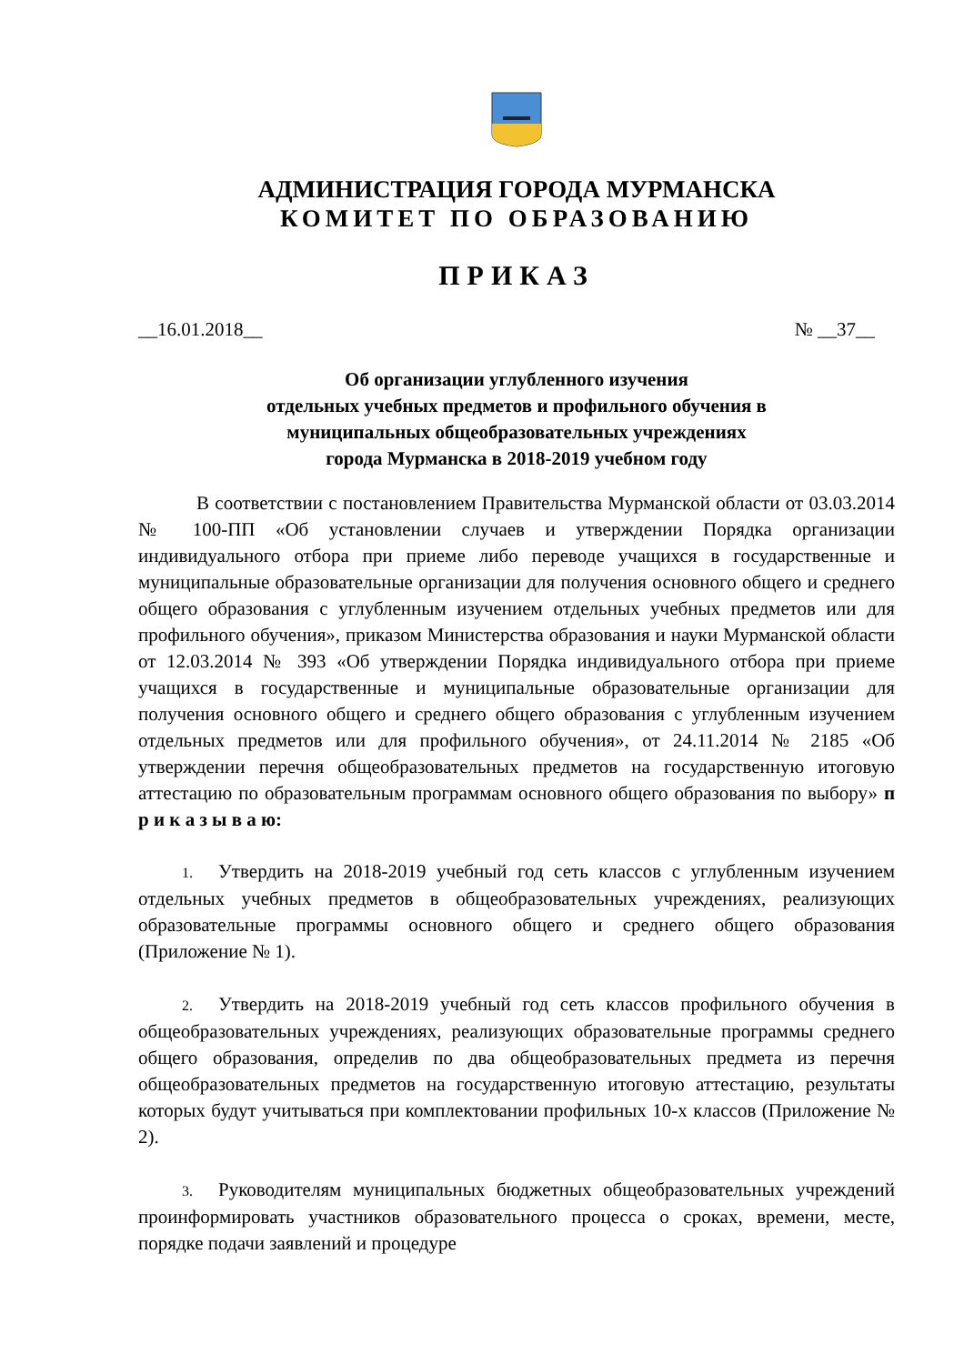АДМИНИСТРАЦИЯ ГОРОДА МУРМАНСКА
КОМИТЕТ ПО ОБРАЗОВАНИЮ
ПРИКАЗ
__16.01.2018__ № __37__
Об организации углубленного изучения
отдельных учебных предметов и профильного обучения в
муниципальных общеобразовательных учреждениях
города Мурманска в 2018-2019 учебном году
В соответствии с постановлением Правительства Мурманской области от 03.03.2014 № 100-ПП «Об установлении случаев и утверждении Порядка организации индивидуального отбора при приеме либо переводе учащихся в государственные и муниципальные образовательные организации для получения основного общего и среднего общего образования с углубленным изучением отдельных учебных предметов или для профильного обучения», приказом Министерства образования и науки Мурманской области от 12.03.2014 № 393 «Об утверждении Порядка индивидуального отбора при приеме учащихся в государственные и муниципальные образовательные организации для получения основного общего и среднего общего образования с углубленным изучением отдельных предметов или для профильного обучения», от 24.11.2014 № 2185 «Об утверждении перечня общеобразовательных предметов на государственную итоговую аттестацию по образовательным программам основного общего образования по выбору» п р и к а з ы в а ю:
1. Утвердить на 2018-2019 учебный год сеть классов с углубленным изучением отдельных учебных предметов в общеобразовательных учреждениях, реализующих образовательные программы основного общего и среднего общего образования (Приложение № 1).
2. Утвердить на 2018-2019 учебный год сеть классов профильного обучения в общеобразовательных учреждениях, реализующих образовательные программы среднего общего образования, определив по два общеобразовательных предмета из перечня общеобразовательных предметов на государственную итоговую аттестацию, результаты которых будут учитываться при комплектовании профильных 10-х классов (Приложение № 2).
3. Руководителям муниципальных бюджетных общеобразовательных учреждений проинформировать участников образовательного процесса о сроках, времени, месте, порядке подачи заявлений и процедуре